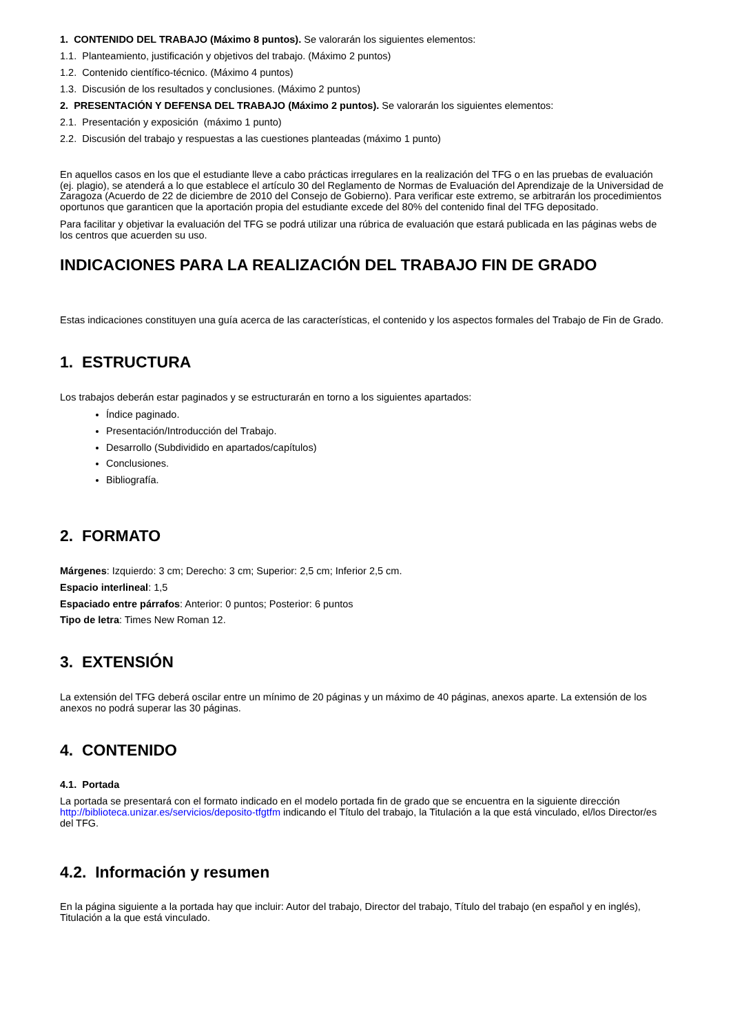1. CONTENIDO DEL TRABAJO (Máximo 8 puntos). Se valorarán los siguientes elementos:
1.1. Planteamiento, justificación y objetivos del trabajo. (Máximo 2 puntos)
1.2. Contenido científico-técnico. (Máximo 4 puntos)
1.3. Discusión de los resultados y conclusiones. (Máximo 2 puntos)
2. PRESENTACIÓN Y DEFENSA DEL TRABAJO (Máximo 2 puntos). Se valorarán los siguientes elementos:
2.1. Presentación y exposición (máximo 1 punto)
2.2. Discusión del trabajo y respuestas a las cuestiones planteadas (máximo 1 punto)
En aquellos casos en los que el estudiante lleve a cabo prácticas irregulares en la realización del TFG o en las pruebas de evaluación (ej. plagio), se atenderá a lo que establece el artículo 30 del Reglamento de Normas de Evaluación del Aprendizaje de la Universidad de Zaragoza (Acuerdo de 22 de diciembre de 2010 del Consejo de Gobierno). Para verificar este extremo, se arbitrarán los procedimientos oportunos que garanticen que la aportación propia del estudiante excede del 80% del contenido final del TFG depositado.
Para facilitar y objetivar la evaluación del TFG se podrá utilizar una rúbrica de evaluación que estará publicada en las páginas webs de los centros que acuerden su uso.
INDICACIONES PARA LA REALIZACIÓN DEL TRABAJO FIN DE GRADO
Estas indicaciones constituyen una guía acerca de las características, el contenido y los aspectos formales del Trabajo de Fin de Grado.
1. ESTRUCTURA
Los trabajos deberán estar paginados y se estructurarán en torno a los siguientes apartados:
Índice paginado.
Presentación/Introducción del Trabajo.
Desarrollo (Subdividido en apartados/capítulos)
Conclusiones.
Bibliografía.
2. FORMATO
Márgenes: Izquierdo: 3 cm; Derecho: 3 cm; Superior: 2,5 cm; Inferior 2,5 cm.
Espacio interlineal: 1,5
Espaciado entre párrafos: Anterior: 0 puntos; Posterior: 6 puntos
Tipo de letra: Times New Roman 12.
3. EXTENSIÓN
La extensión del TFG deberá oscilar entre un mínimo de 20 páginas y un máximo de 40 páginas, anexos aparte. La extensión de los anexos no podrá superar las 30 páginas.
4. CONTENIDO
4.1. Portada
La portada se presentará con el formato indicado en el modelo portada fin de grado que se encuentra en la siguiente dirección http://biblioteca.unizar.es/servicios/deposito-tfgtfm indicando el Título del trabajo, la Titulación a la que está vinculado, el/los Director/es del TFG.
4.2. Información y resumen
En la página siguiente a la portada hay que incluir: Autor del trabajo, Director del trabajo, Título del trabajo (en español y en inglés), Titulación a la que está vinculado.